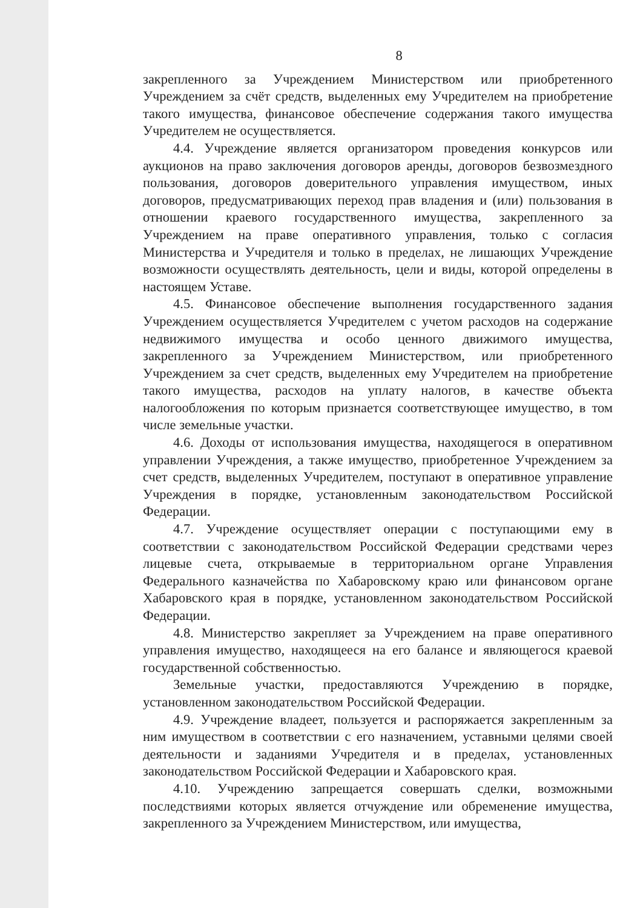8
закрепленного за Учреждением Министерством или приобретенного Учреждением за счёт средств, выделенных ему Учредителем на приобретение такого имущества, финансовое обеспечение содержания такого имущества Учредителем не осуществляется.
4.4. Учреждение является организатором проведения конкурсов или аукционов на право заключения договоров аренды, договоров безвозмездного пользования, договоров доверительного управления имуществом, иных договоров, предусматривающих переход прав владения и (или) пользования в отношении краевого государственного имущества, закрепленного за Учреждением на праве оперативного управления, только с согласия Министерства и Учредителя и только в пределах, не лишающих Учреждение возможности осуществлять деятельность, цели и виды, которой определены в настоящем Уставе.
4.5. Финансовое обеспечение выполнения государственного задания Учреждением осуществляется Учредителем с учетом расходов на содержание недвижимого имущества и особо ценного движимого имущества, закрепленного за Учреждением Министерством, или приобретенного Учреждением за счет средств, выделенных ему Учредителем на приобретение такого имущества, расходов на уплату налогов, в качестве объекта налогообложения по которым признается соответствующее имущество, в том числе земельные участки.
4.6. Доходы от использования имущества, находящегося в оперативном управлении Учреждения, а также имущество, приобретенное Учреждением за счет средств, выделенных Учредителем, поступают в оперативное управление Учреждения в порядке, установленным законодательством Российской Федерации.
4.7. Учреждение осуществляет операции с поступающими ему в соответствии с законодательством Российской Федерации средствами через лицевые счета, открываемые в территориальном органе Управления Федерального казначейства по Хабаровскому краю или финансовом органе Хабаровского края в порядке, установленном законодательством Российской Федерации.
4.8. Министерство закрепляет за Учреждением на праве оперативного управления имущество, находящееся на его балансе и являющегося краевой государственной собственностью.
Земельные участки, предоставляются Учреждению в порядке, установленном законодательством Российской Федерации.
4.9. Учреждение владеет, пользуется и распоряжается закрепленным за ним имуществом в соответствии с его назначением, уставными целями своей деятельности и заданиями Учредителя и в пределах, установленных законодательством Российской Федерации и Хабаровского края.
4.10. Учреждению запрещается совершать сделки, возможными последствиями которых является отчуждение или обременение имущества, закрепленного за Учреждением Министерством, или имущества,